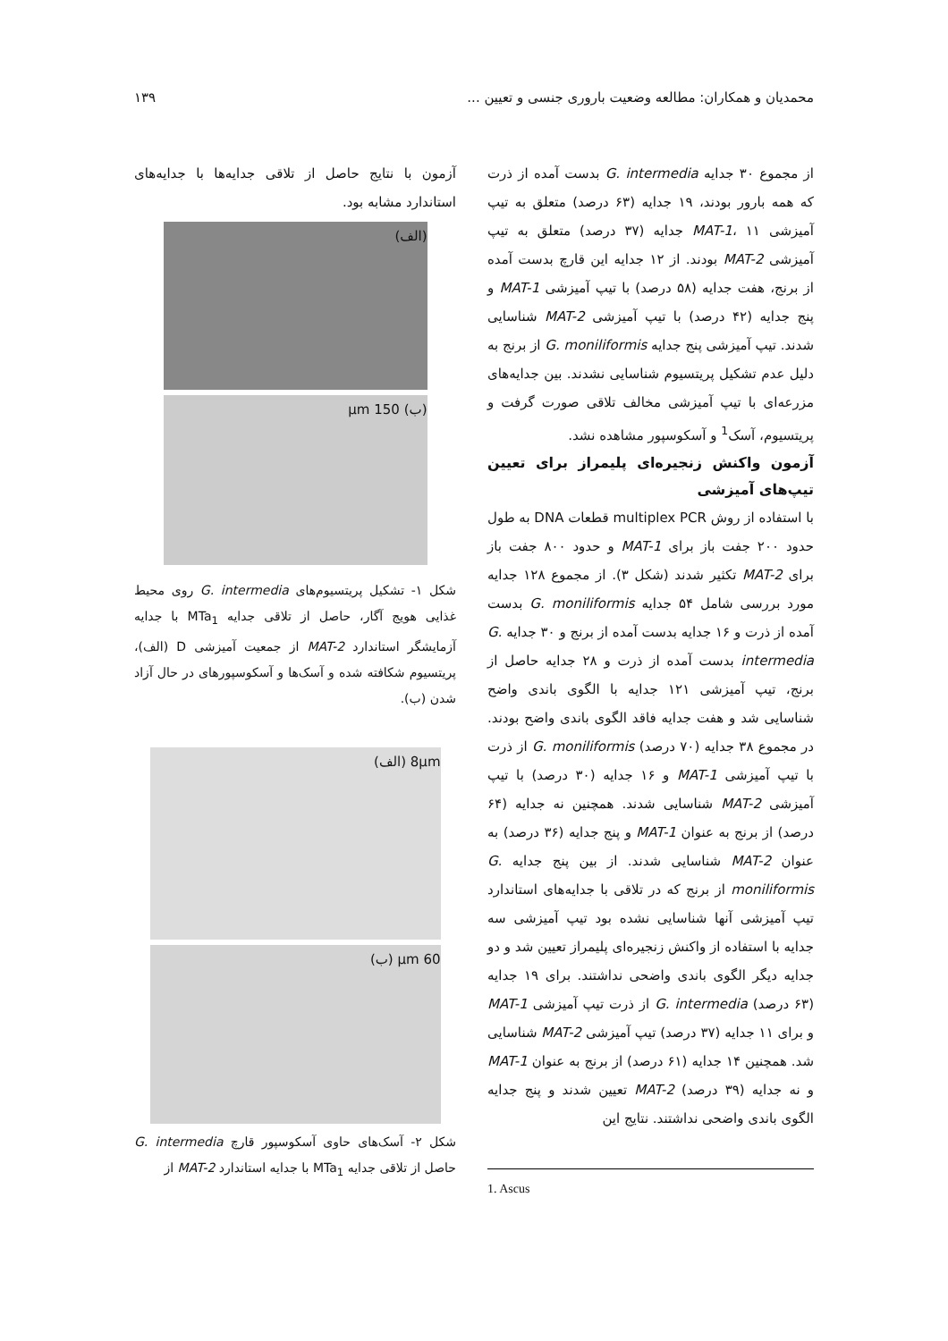محمدیان و همکاران: مطالعه وضعیت باروری جنسی و تعیین ... ۱۳۹
از مجموع ۳۰ جدایه G. intermedia بدست آمده از ذرت که همه بارور بودند، ۱۹ جدایه (۶۳ درصد) متعلق به تیپ آمیزشی MAT-1، ۱۱ جدایه (۳۷ درصد) متعلق به تیپ آمیزشی MAT-2 بودند. از ۱۲ جدایه این قارچ بدست آمده از برنج، هفت جدایه (۵۸ درصد) با تیپ آمیزشی MAT-1 و پنج جدایه (۴۲ درصد) با تیپ آمیزشی MAT-2 شناسایی شدند. تیپ آمیزشی پنج جدایه G. moniliformis از برنج به دلیل عدم تشکیل پریتسیوم شناسایی نشدند. بین جدایه‌های مزرعه‌ای با تیپ آمیزشی مخالف تلاقی صورت گرفت و پریتسیوم، آسک<sup>1</sup> و آسکوسپور مشاهده نشد.
آزمون واکنش زنجیره‌ای پلیمراز برای تعیین تیپ‌های آمیزشی
با استفاده از روش multiplex PCR قطعات DNA به طول حدود ۲۰۰ جفت باز برای MAT-1 و حدود ۸۰۰ جفت باز برای MAT-2 تکثیر شدند (شکل ۳). از مجموع ۱۲۸ جدایه مورد بررسی شامل ۵۴ جدایه G. moniliformis بدست آمده از ذرت و ۱۶ جدایه بدست آمده از برنج و ۳۰ جدایه G. intermedia بدست آمده از ذرت و ۲۸ جدایه حاصل از برنج، تیپ آمیزشی ۱۲۱ جدایه با الگوی باندی واضح شناسایی شد و هفت جدایه فاقد الگوی باندی واضح بودند. در مجموع ۳۸ جدایه (۷۰ درصد) G. moniliformis از ذرت با تیپ آمیزشی MAT-1 و ۱۶ جدایه (۳۰ درصد) با تیپ آمیزشی MAT-2 شناسایی شدند. همچنین نه جدایه (۶۴ درصد) از برنج به عنوان MAT-1 و پنج جدایه (۳۶ درصد) به عنوان MAT-2 شناسایی شدند. از بین پنج جدایه G. moniliformis از برنج که در تلاقی با جدایه‌های استاندارد تیپ آمیزشی آنها شناسایی نشده بود تیپ آمیزشی سه جدایه با استفاده از واکنش زنجیره‌ای پلیمراز تعیین شد و دو جدایه دیگر الگوی باندی واضحی نداشتند. برای ۱۹ جدایه (۶۳ درصد) G. intermedia از ذرت تیپ آمیزشی MAT-1 و برای ۱۱ جدایه (۳۷ درصد) تیپ آمیزشی MAT-2 شناسایی شد. همچنین ۱۴ جدایه (۶۱ درصد) از برنج به عنوان MAT-1 و نه جدایه (۳۹ درصد) MAT-2 تعیین شدند و پنج جدایه الگوی باندی واضحی نداشتند. نتایج این
1. Ascus
آزمون با نتایج حاصل از تلاقی جدایه‌ها با جدایه‌های استاندارد مشابه بود.
(الف)
(ب) 150 μm
شکل ۱- تشکیل پریتسیوم‌های G. intermedia روی محیط غذایی هویج آگار، حاصل از تلاقی جدایه MTa<sub>1</sub> با جدایه آزمایشگر استاندارد MAT-2 از جمعیت آمیزشی D (الف)، پریتسیوم شکافته شده و آسک‌ها و آسکوسپورهای در حال آزاد شدن (ب).
8μm (الف)
60 μm (ب)
شکل ۲- آسک‌های حاوی آسکوسپور قارچ G. intermedia حاصل از تلاقی جدایه MTa<sub>1</sub> با جدایه استاندارد MAT-2 از